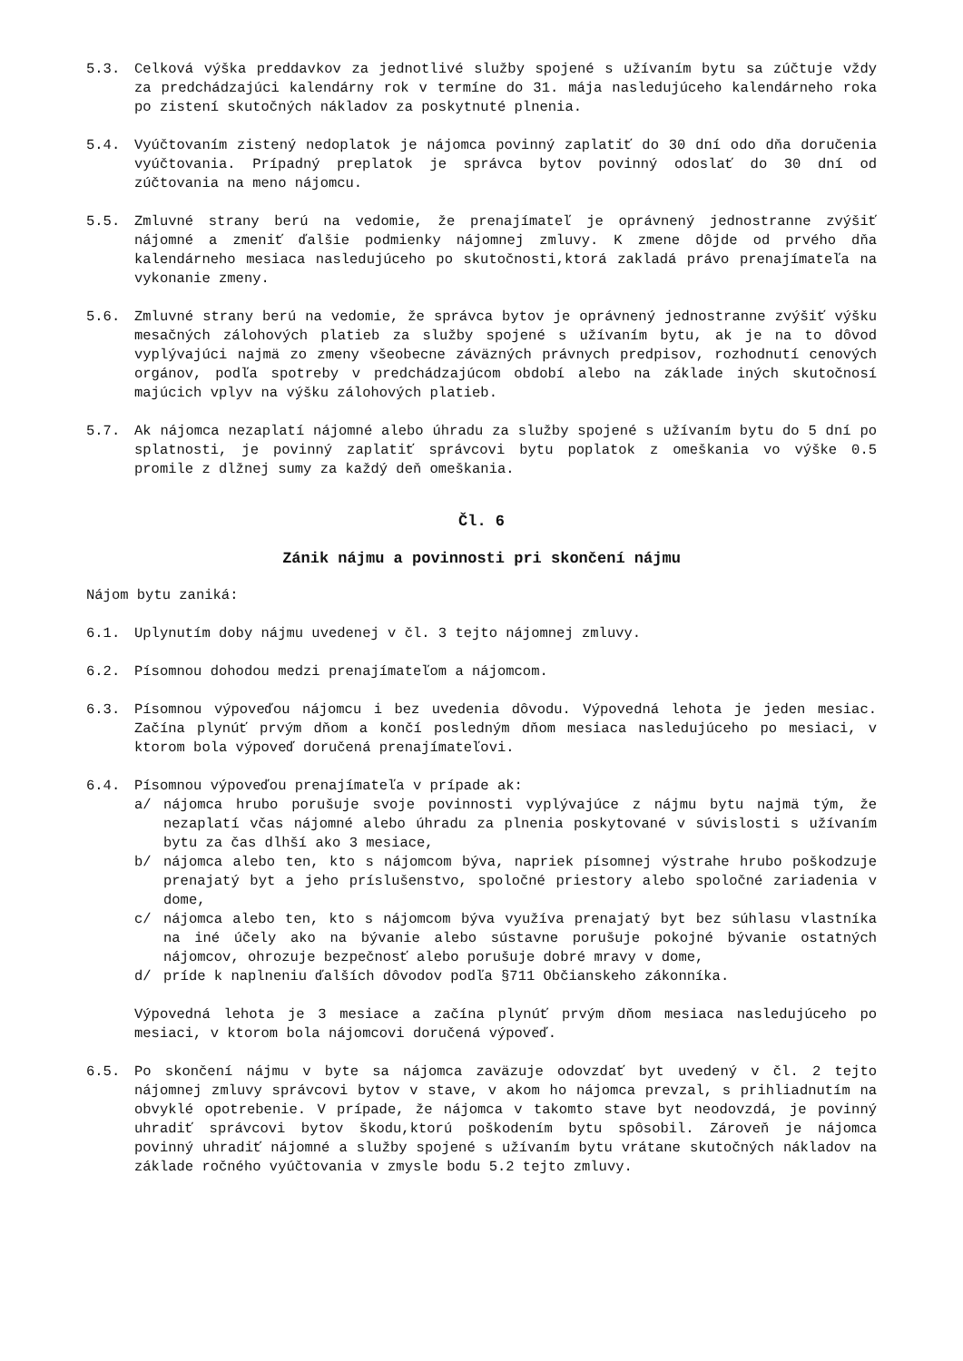5.3. Celková výška preddavkov za jednotlivé služby spojené s užívaním bytu sa zúčtuje vždy za predchádzajúci kalendárny rok v termíne do 31. mája nasledujúceho kalendárneho roka po zistení skutočných nákladov za poskytnuté plnenia.
5.4. Vyúčtovaním zistený nedoplatok je nájomca povinný zaplatiť do 30 dní odo dňa doručenia vyúčtovania. Prípadný preplatok je správca bytov povinný odoslať do 30 dní od zúčtovania na meno nájomcu.
5.5. Zmluvné strany berú na vedomie, že prenajímateľ je oprávnený jednostranne zvýšiť nájomné a zmeniť ďalšie podmienky nájomnej zmluvy. K zmene dôjde od prvého dňa kalendárneho mesiaca nasledujúceho po skutočnosti,ktorá zakladá právo prenajímateľa na vykonanie zmeny.
5.6. Zmluvné strany berú na vedomie, že správca bytov je oprávnený jednostranne zvýšiť výšku mesačných zálohových platieb za služby spojené s užívaním bytu, ak je na to dôvod vyplývajúci najmä zo zmeny všeobecne záväzných právnych predpisov, rozhodnutí cenových orgánov, podľa spotreby v predchádzajúcom období alebo na základe iných skutočnosí majúcich vplyv na výšku zálohových platieb.
5.7. Ak nájomca nezaplatí nájomné alebo úhradu za služby spojené s užívaním bytu do 5 dní po splatnosti, je povinný zaplatiť správcovi bytu poplatok z omeškania vo výške 0.5 promile z dlžnej sumy za každý deň omeškania.
Čl. 6
Zánik nájmu a povinnosti pri skončení nájmu
Nájom bytu zaniká:
6.1. Uplynutím doby nájmu uvedenej v čl. 3 tejto nájomnej zmluvy.
6.2. Písomnou dohodou medzi prenajímateľom a nájomcom.
6.3. Písomnou výpoveďou nájomcu i bez uvedenia dôvodu. Výpovedná lehota je jeden mesiac. Začína plynúť prvým dňom a končí posledným dňom mesiaca nasledujúceho po mesiaci, v ktorom bola výpoveď doručená prenajímateľovi.
6.4. Písomnou výpoveďou prenajímateľa v prípade ak:
a/ nájomca hrubo porušuje svoje povinnosti vyplývajúce z nájmu bytu najmä tým, že nezaplatí včas nájomné alebo úhradu za plnenia poskytované v súvislosti s užívaním bytu za čas dlhší ako 3 mesiace,
b/ nájomca alebo ten, kto s nájomcom býva, napriek písomnej výstrahe hrubo poškodzuje prenajatý byt a jeho príslušenstvo, spoločné priestory alebo spoločné zariadenia v dome,
c/ nájomca alebo ten, kto s nájomcom býva využíva prenajatý byt bez súhlasu vlastníka na iné účely ako na bývanie alebo sústavne porušuje pokojné bývanie ostatných nájomcov, ohrozuje bezpečnosť alebo porušuje dobré mravy v dome,
d/ príde k naplneniu ďalších dôvodov podľa §711 Občianskeho zákonníka.
Výpovedná lehota je 3 mesiace a začína plynúť prvým dňom mesiaca nasledujúceho po mesiaci, v ktorom bola nájomcovi doručená výpoveď.
6.5. Po skončení nájmu v byte sa nájomca zaväzuje odovzdať byt uvedený v čl. 2 tejto nájomnej zmluvy správcovi bytov v stave, v akom ho nájomca prevzal, s prihliadnutím na obvyklé opotrebenie. V prípade, že nájomca v takomto stave byt neodovzdá, je povinný uhradiť správcovi bytov škodu,ktorú poškodením bytu spôsobil. Zároveň je nájomca povinný uhradiť nájomné a služby spojené s užívaním bytu vrátane skutočných nákladov na základe ročného vyúčtovania v zmysle bodu 5.2 tejto zmluvy.